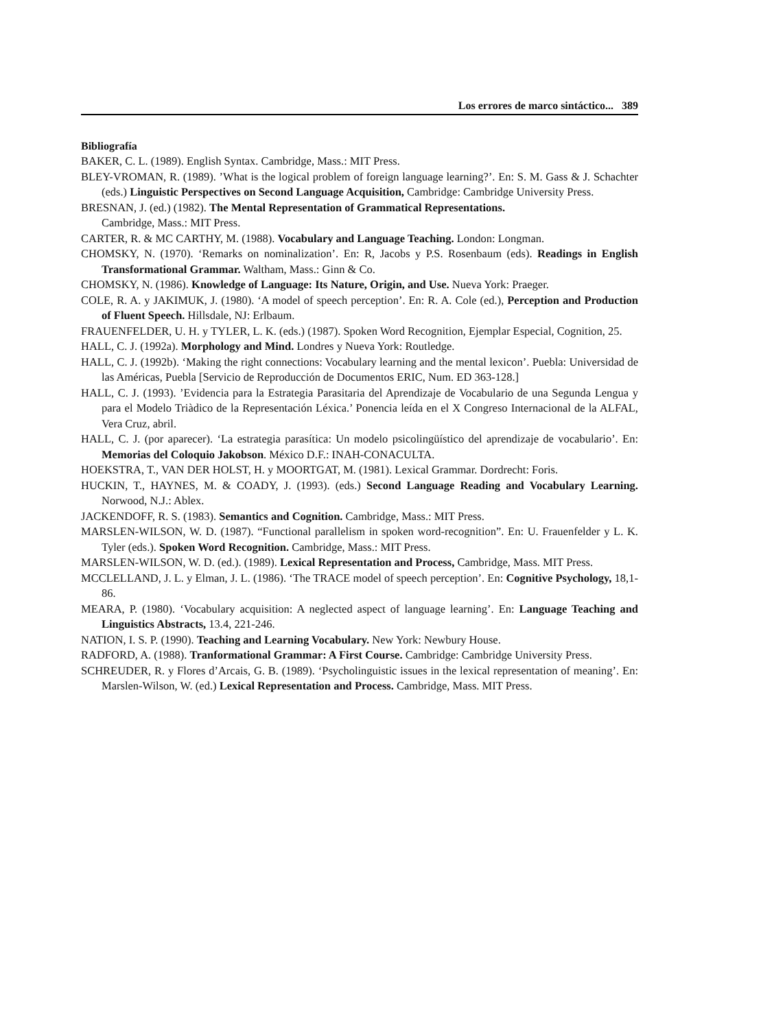Los errores de marco sintáctico... 389
Bibliografía
BAKER, C. L. (1989). English Syntax. Cambridge, Mass.: MIT Press.
BLEY-VROMAN, R. (1989). ’What is the logical problem of foreign language learning?’. En: S. M. Gass & J. Schachter (eds.) Linguistic Perspectives on Second Language Acquisition, Cambridge: Cambridge University Press.
BRESNAN, J. (ed.) (1982). The Mental Representation of Grammatical Representations.
Cambridge, Mass.: MIT Press.
CARTER, R. & MC CARTHY, M. (1988). Vocabulary and Language Teaching. London: Longman.
CHOMSKY, N. (1970). ‘Remarks on nominalization’. En: R, Jacobs y P.S. Rosenbaum (eds). Readings in English Transformational Grammar. Waltham, Mass.: Ginn & Co.
CHOMSKY, N. (1986). Knowledge of Language: Its Nature, Origin, and Use. Nueva York: Praeger.
COLE, R. A. y JAKIMUK, J. (1980). ‘A model of speech perception’. En: R. A. Cole (ed.), Perception and Production of Fluent Speech. Hillsdale, NJ: Erlbaum.
FRAUENFELDER, U. H. y TYLER, L. K. (eds.) (1987). Spoken Word Recognition, Ejemplar Especial, Cognition, 25.
HALL, C. J. (1992a). Morphology and Mind. Londres y Nueva York: Routledge.
HALL, C. J. (1992b). ‘Making the right connections: Vocabulary learning and the mental lexicon’. Puebla: Universidad de las Américas, Puebla [Servicio de Reproducción de Documentos ERIC, Num. ED 363-128.]
HALL, C. J. (1993). ’Evidencia para la Estrategia Parasitaria del Aprendizaje de Vocabulario de una Segunda Lengua y para el Modelo Triàdico de la Representación Léxica.’ Ponencia leída en el X Congreso Internacional de la ALFAL, Vera Cruz, abril.
HALL, C. J. (por aparecer). ‘La estrategia parasítica: Un modelo psicolingüístico del aprendizaje de vocabulario’. En: Memorias del Coloquio Jakobson. México D.F.: INAH-CONACULTA.
HOEKSTRA, T., VAN DER HOLST, H. y MOORTGAT, M. (1981). Lexical Grammar. Dordrecht: Foris.
HUCKIN, T., HAYNES, M. & COADY, J. (1993). (eds.) Second Language Reading and Vocabulary Learning. Norwood, N.J.: Ablex.
JACKENDOFF, R. S. (1983). Semantics and Cognition. Cambridge, Mass.: MIT Press.
MARSLEN-WILSON, W. D. (1987). “Functional parallelism in spoken word-recognition”. En: U. Frauenfelder y L. K. Tyler (eds.). Spoken Word Recognition. Cambridge, Mass.: MIT Press.
MARSLEN-WILSON, W. D. (ed.). (1989). Lexical Representation and Process, Cambridge, Mass. MIT Press.
MCCLELLAND, J. L. y Elman, J. L. (1986). ‘The TRACE model of speech perception’. En: Cognitive Psychology, 18,1-86.
MEARA, P. (1980). ‘Vocabulary acquisition: A neglected aspect of language learning’. En: Language Teaching and Linguistics Abstracts, 13.4, 221-246.
NATION, I. S. P. (1990). Teaching and Learning Vocabulary. New York: Newbury House.
RADFORD, A. (1988). Tranformational Grammar: A First Course. Cambridge: Cambridge University Press.
SCHREUDER, R. y Flores d’Arcais, G. B. (1989). ‘Psycholinguistic issues in the lexical representation of meaning’. En: Marslen-Wilson, W. (ed.) Lexical Representation and Process. Cambridge, Mass. MIT Press.